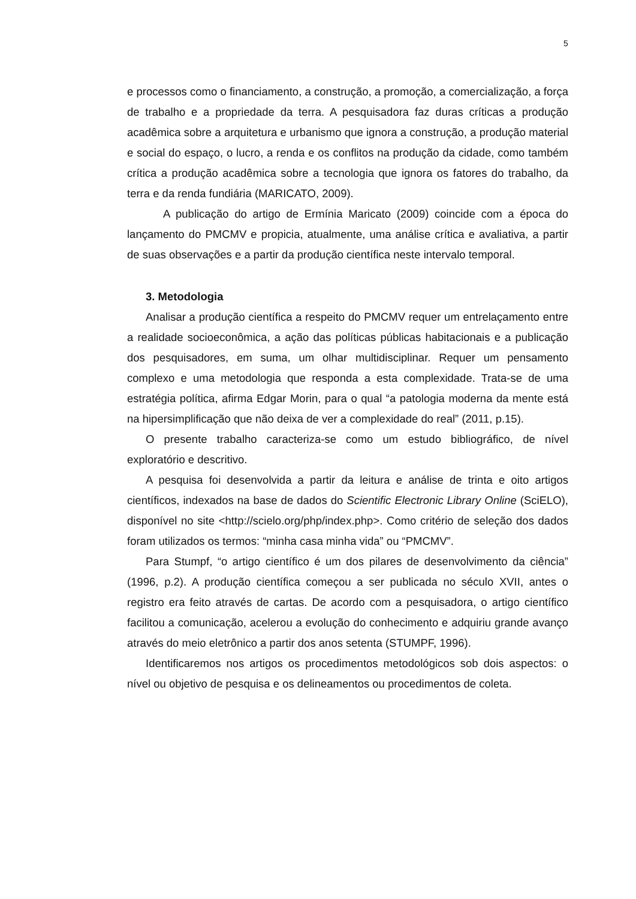5
e processos como o financiamento, a construção, a promoção, a comercialização, a força de trabalho e a propriedade da terra. A pesquisadora faz duras críticas a produção acadêmica sobre a arquitetura e urbanismo que ignora a construção, a produção material e social do espaço, o lucro, a renda e os conflitos na produção da cidade, como também crítica a produção acadêmica sobre a tecnologia que ignora os fatores do trabalho, da terra e da renda fundiária (MARICATO, 2009).
A publicação do artigo de Ermínia Maricato (2009) coincide com a época do lançamento do PMCMV e propicia, atualmente, uma análise crítica e avaliativa, a partir de suas observações e a partir da produção científica neste intervalo temporal.
3. Metodologia
Analisar a produção científica a respeito do PMCMV requer um entrelaçamento entre a realidade socioeconômica, a ação das políticas públicas habitacionais e a publicação dos pesquisadores, em suma, um olhar multidisciplinar. Requer um pensamento complexo e uma metodologia que responda a esta complexidade. Trata-se de uma estratégia política, afirma Edgar Morin, para o qual “a patologia moderna da mente está na hipersimplificação que não deixa de ver a complexidade do real” (2011, p.15).
O presente trabalho caracteriza-se como um estudo bibliográfico, de nível exploratório e descritivo.
A pesquisa foi desenvolvida a partir da leitura e análise de trinta e oito artigos científicos, indexados na base de dados do Scientific Electronic Library Online (SciELO), disponível no site <http://scielo.org/php/index.php>. Como critério de seleção dos dados foram utilizados os termos: “minha casa minha vida” ou “PMCMV”.
Para Stumpf, “o artigo científico é um dos pilares de desenvolvimento da ciência” (1996, p.2). A produção científica começou a ser publicada no século XVII, antes o registro era feito através de cartas. De acordo com a pesquisadora, o artigo científico facilitou a comunicação, acelerou a evolução do conhecimento e adquiriu grande avanço através do meio eletrônico a partir dos anos setenta (STUMPF, 1996).
Identificaremos nos artigos os procedimentos metodológicos sob dois aspectos: o nível ou objetivo de pesquisa e os delineamentos ou procedimentos de coleta.